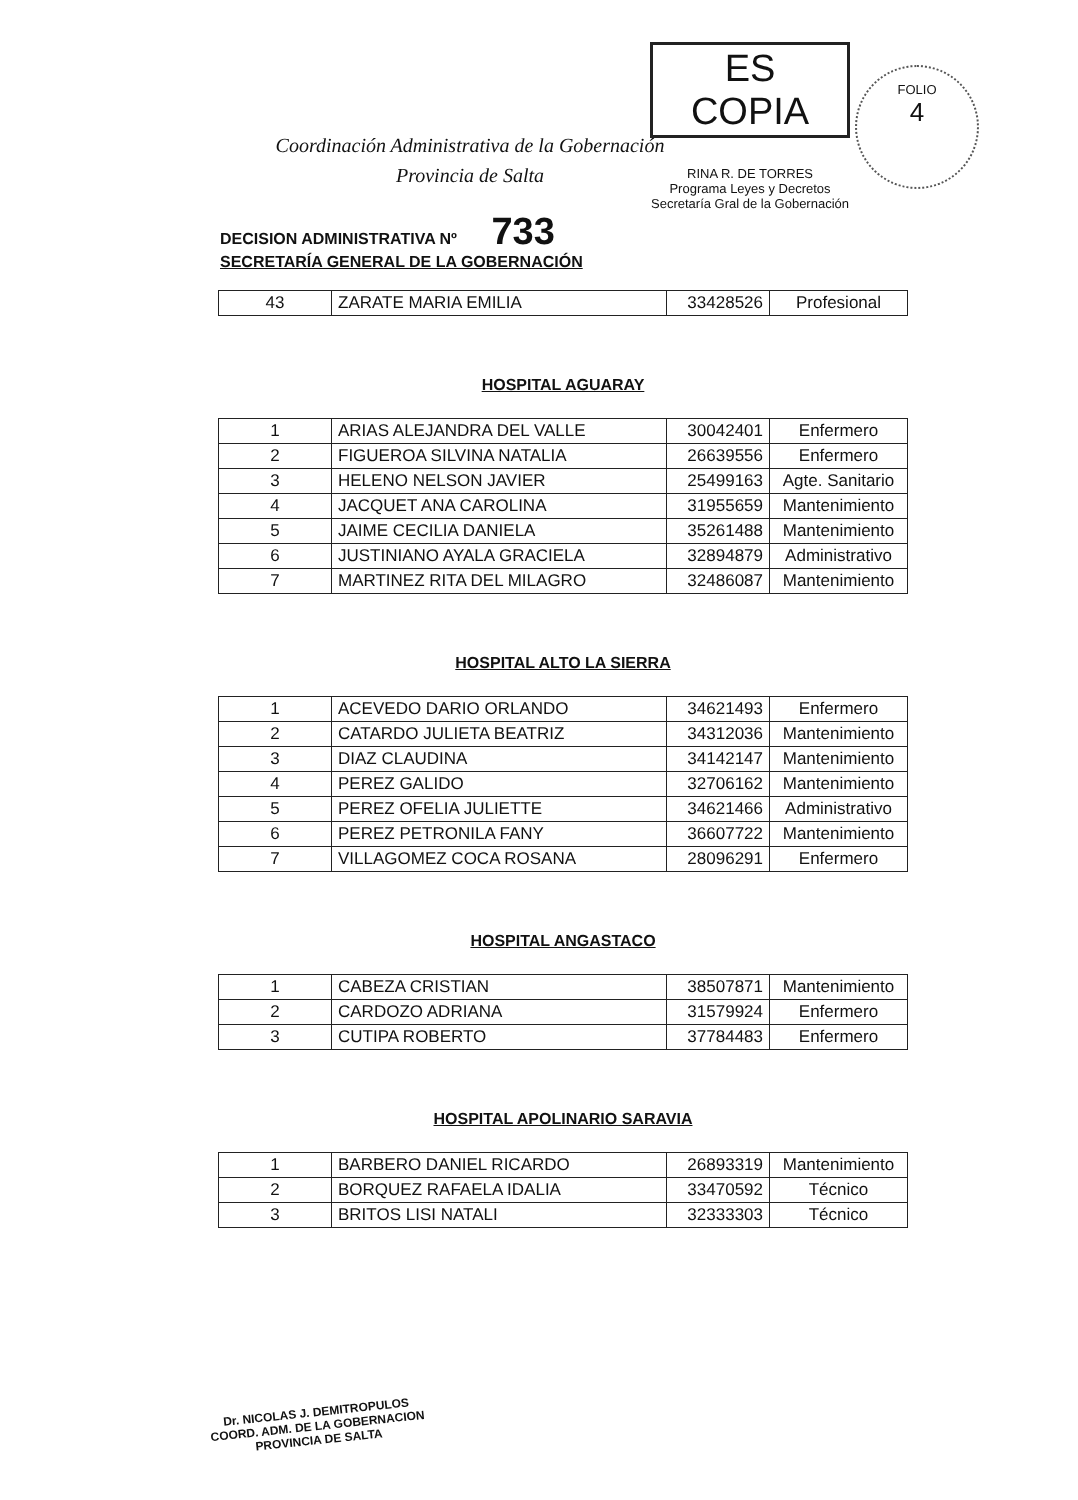Coordinación Administrativa de la Gobernación
Provincia de Salta
ES COPIA
RINA R. DE TORRES
Programa Leyes y Decretos
Secretaría Gral de la Gobernación
FOLIO
4
DECISION ADMINISTRATIVA Nº 733
SECRETARÍA GENERAL DE LA GOBERNACIÓN
| 43 | ZARATE MARIA EMILIA | 33428526 | Profesional |
HOSPITAL AGUARAY
| 1 | ARIAS ALEJANDRA DEL VALLE | 30042401 | Enfermero |
| 2 | FIGUEROA SILVINA NATALIA | 26639556 | Enfermero |
| 3 | HELENO NELSON JAVIER | 25499163 | Agte. Sanitario |
| 4 | JACQUET ANA CAROLINA | 31955659 | Mantenimiento |
| 5 | JAIME CECILIA DANIELA | 35261488 | Mantenimiento |
| 6 | JUSTINIANO AYALA GRACIELA | 32894879 | Administrativo |
| 7 | MARTINEZ RITA DEL MILAGRO | 32486087 | Mantenimiento |
HOSPITAL ALTO LA SIERRA
| 1 | ACEVEDO DARIO ORLANDO | 34621493 | Enfermero |
| 2 | CATARDO JULIETA BEATRIZ | 34312036 | Mantenimiento |
| 3 | DIAZ CLAUDINA | 34142147 | Mantenimiento |
| 4 | PEREZ GALIDO | 32706162 | Mantenimiento |
| 5 | PEREZ OFELIA JULIETTE | 34621466 | Administrativo |
| 6 | PEREZ PETRONILA FANY | 36607722 | Mantenimiento |
| 7 | VILLAGOMEZ COCA ROSANA | 28096291 | Enfermero |
HOSPITAL ANGASTACO
| 1 | CABEZA CRISTIAN | 38507871 | Mantenimiento |
| 2 | CARDOZO ADRIANA | 31579924 | Enfermero |
| 3 | CUTIPA ROBERTO | 37784483 | Enfermero |
HOSPITAL APOLINARIO SARAVIA
| 1 | BARBERO DANIEL RICARDO | 26893319 | Mantenimiento |
| 2 | BORQUEZ RAFAELA IDALIA | 33470592 | Técnico |
| 3 | BRITOS LISI NATALI | 32333303 | Técnico |
Dr. NICOLAS J. DEMITROPULOS
COORD. ADM. DE LA GOBERNACION
PROVINCIA DE SALTA